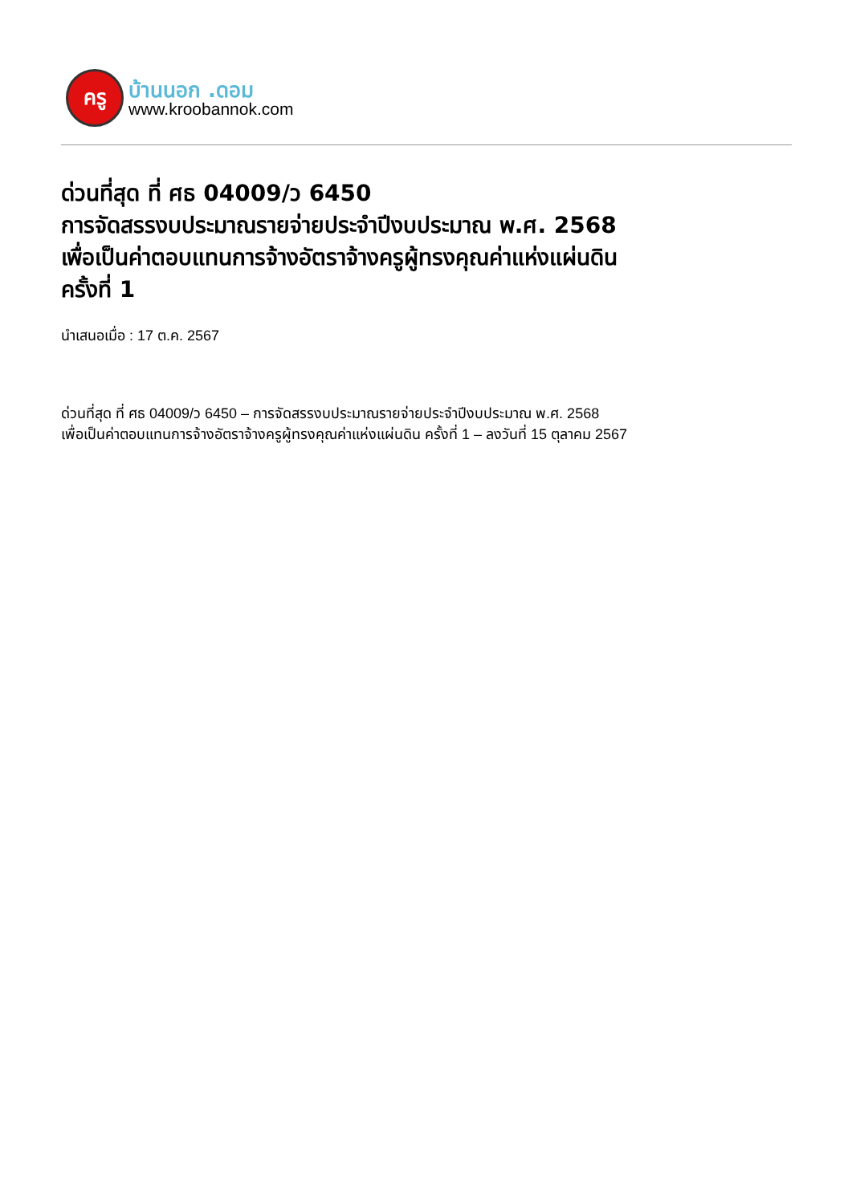ครู
บ้านนอก .ดอม
www.kroobannok.com
ด่วนที่สุด ที่ ศธ 04009/ว 6450
การจัดสรรงบประมาณรายจ่ายประจำปีงบประมาณ พ.ศ. 2568
เพื่อเป็นค่าตอบแทนการจ้างอัตราจ้างครูผู้ทรงคุณค่าแห่งแผ่นดิน
ครั้งที่ 1
นำเสนอเมื่อ : 17 ต.ค. 2567
ด่วนที่สุด ที่ ศธ 04009/ว 6450 – การจัดสรรงบประมาณรายจ่ายประจำปีงบประมาณ พ.ศ. 2568
เพื่อเป็นค่าตอบแทนการจ้างอัตราจ้างครูผู้ทรงคุณค่าแห่งแผ่นดิน ครั้งที่ 1 – ลงวันที่ 15 ตุลาคม 2567